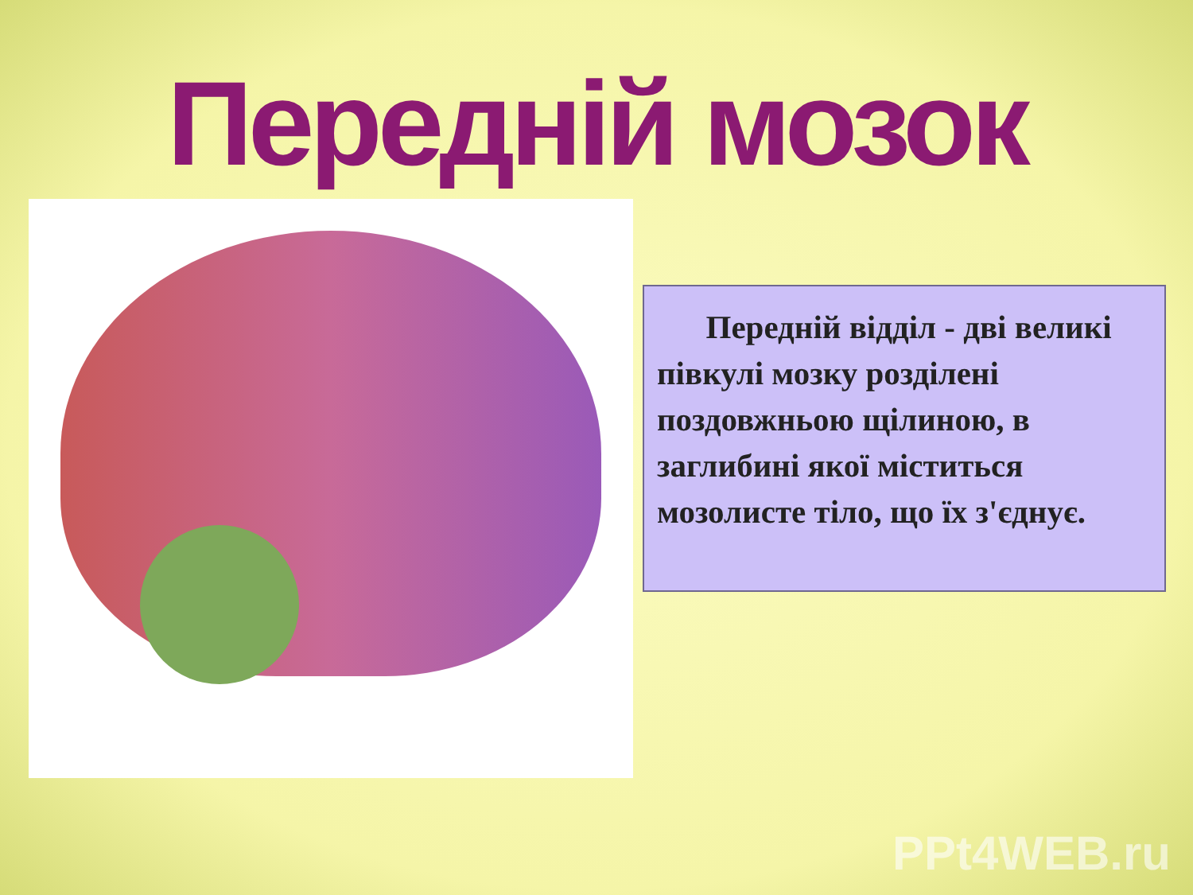Передній мозок
Передній відділ - дві великі півкулі мозку розділені поздовжньою щілиною, в заглибині якої міститься мозолисте тіло, що їх з'єднує.
PPt4WEB.ru